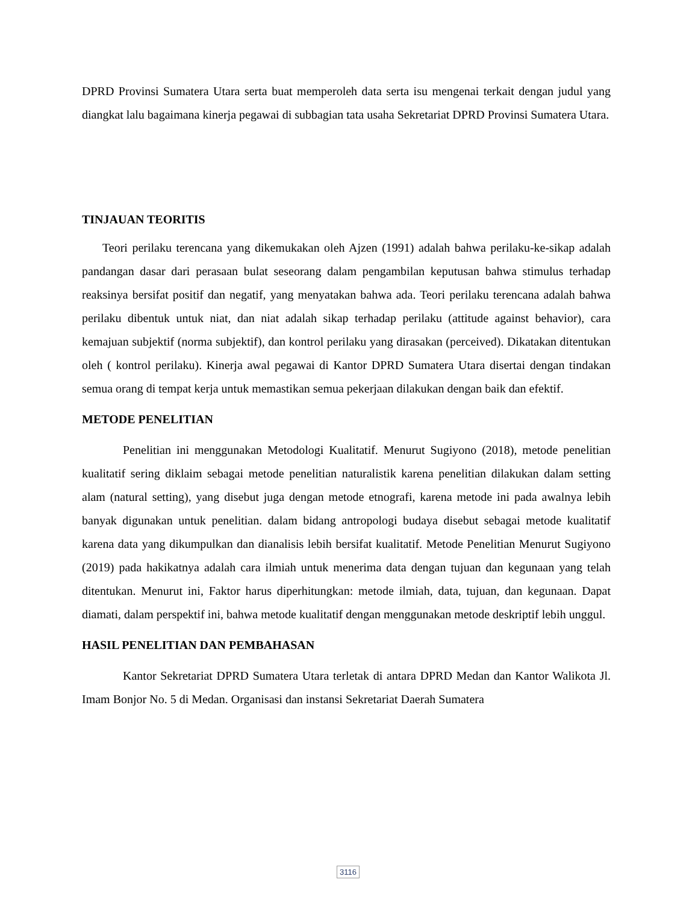DPRD Provinsi Sumatera Utara serta buat memperoleh data serta isu mengenai terkait dengan judul yang diangkat lalu bagaimana kinerja pegawai di subbagian tata usaha Sekretariat DPRD Provinsi Sumatera Utara.
TINJAUAN TEORITIS
Teori perilaku terencana yang dikemukakan oleh Ajzen (1991) adalah bahwa perilaku-ke-sikap adalah pandangan dasar dari perasaan bulat seseorang dalam pengambilan keputusan bahwa stimulus terhadap reaksinya bersifat positif dan negatif, yang menyatakan bahwa ada. Teori perilaku terencana adalah bahwa perilaku dibentuk untuk niat, dan niat adalah sikap terhadap perilaku (attitude against behavior), cara kemajuan subjektif (norma subjektif), dan kontrol perilaku yang dirasakan (perceived). Dikatakan ditentukan oleh ( kontrol perilaku). Kinerja awal pegawai di Kantor DPRD Sumatera Utara disertai dengan tindakan semua orang di tempat kerja untuk memastikan semua pekerjaan dilakukan dengan baik dan efektif.
METODE PENELITIAN
Penelitian ini menggunakan Metodologi Kualitatif. Menurut Sugiyono (2018), metode penelitian kualitatif sering diklaim sebagai metode penelitian naturalistik karena penelitian dilakukan dalam setting alam (natural setting), yang disebut juga dengan metode etnografi, karena metode ini pada awalnya lebih banyak digunakan untuk penelitian. dalam bidang antropologi budaya disebut sebagai metode kualitatif karena data yang dikumpulkan dan dianalisis lebih bersifat kualitatif. Metode Penelitian Menurut Sugiyono (2019) pada hakikatnya adalah cara ilmiah untuk menerima data dengan tujuan dan kegunaan yang telah ditentukan. Menurut ini, Faktor harus diperhitungkan: metode ilmiah, data, tujuan, dan kegunaan. Dapat diamati, dalam perspektif ini, bahwa metode kualitatif dengan menggunakan metode deskriptif lebih unggul.
HASIL PENELITIAN DAN PEMBAHASAN
Kantor Sekretariat DPRD Sumatera Utara terletak di antara DPRD Medan dan Kantor Walikota Jl. Imam Bonjor No. 5 di Medan. Organisasi dan instansi Sekretariat Daerah Sumatera
3116